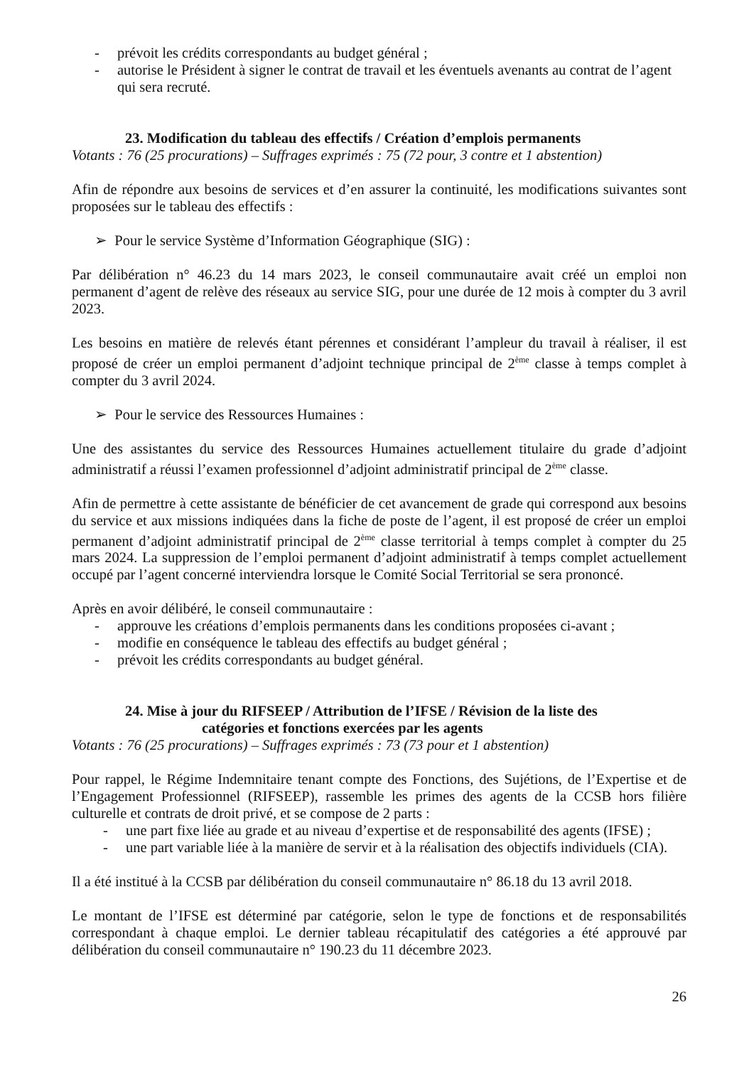- prévoit les crédits correspondants au budget général ;
- autorise le Président à signer le contrat de travail et les éventuels avenants au contrat de l’agent qui sera recruté.
23. Modification du tableau des effectifs / Création d’emplois permanents
Votants : 76 (25 procurations) – Suffrages exprimés : 75 (72 pour, 3 contre et 1 abstention)
Afin de répondre aux besoins de services et d’en assurer la continuité, les modifications suivantes sont proposées sur le tableau des effectifs :
➢ Pour le service Système d’Information Géographique (SIG) :
Par délibération n° 46.23 du 14 mars 2023, le conseil communautaire avait créé un emploi non permanent d’agent de relève des réseaux au service SIG, pour une durée de 12 mois à compter du 3 avril 2023.
Les besoins en matière de relevés étant pérennes et considérant l’ampleur du travail à réaliser, il est proposé de créer un emploi permanent d’adjoint technique principal de 2<sup>ème</sup> classe à temps complet à compter du 3 avril 2024.
➢ Pour le service des Ressources Humaines :
Une des assistantes du service des Ressources Humaines actuellement titulaire du grade d’adjoint administratif a réussi l’examen professionnel d’adjoint administratif principal de 2<sup>ème</sup> classe.
Afin de permettre à cette assistante de bénéficier de cet avancement de grade qui correspond aux besoins du service et aux missions indiquées dans la fiche de poste de l’agent, il est proposé de créer un emploi permanent d’adjoint administratif principal de 2<sup>ème</sup> classe territorial à temps complet à compter du 25 mars 2024. La suppression de l’emploi permanent d’adjoint administratif à temps complet actuellement occupé par l’agent concerné interviendra lorsque le Comité Social Territorial se sera prononcé.
Après en avoir délibéré, le conseil communautaire :
- approuve les créations d’emplois permanents dans les conditions proposées ci-avant ;
- modifie en conséquence le tableau des effectifs au budget général ;
- prévoit les crédits correspondants au budget général.
24. Mise à jour du RIFSEEP / Attribution de l’IFSE / Révision de la liste des
catégories et fonctions exercées par les agents
Votants : 76 (25 procurations) – Suffrages exprimés : 73 (73 pour et 1 abstention)
Pour rappel, le Régime Indemnitaire tenant compte des Fonctions, des Sujétions, de l’Expertise et de l’Engagement Professionnel (RIFSEEP), rassemble les primes des agents de la CCSB hors filière culturelle et contrats de droit privé, et se compose de 2 parts :
- une part fixe liée au grade et au niveau d’expertise et de responsabilité des agents (IFSE) ;
- une part variable liée à la manière de servir et à la réalisation des objectifs individuels (CIA).
Il a été institué à la CCSB par délibération du conseil communautaire n° 86.18 du 13 avril 2018.
Le montant de l’IFSE est déterminé par catégorie, selon le type de fonctions et de responsabilités correspondant à chaque emploi. Le dernier tableau récapitulatif des catégories a été approuvé par délibération du conseil communautaire n° 190.23 du 11 décembre 2023.
26